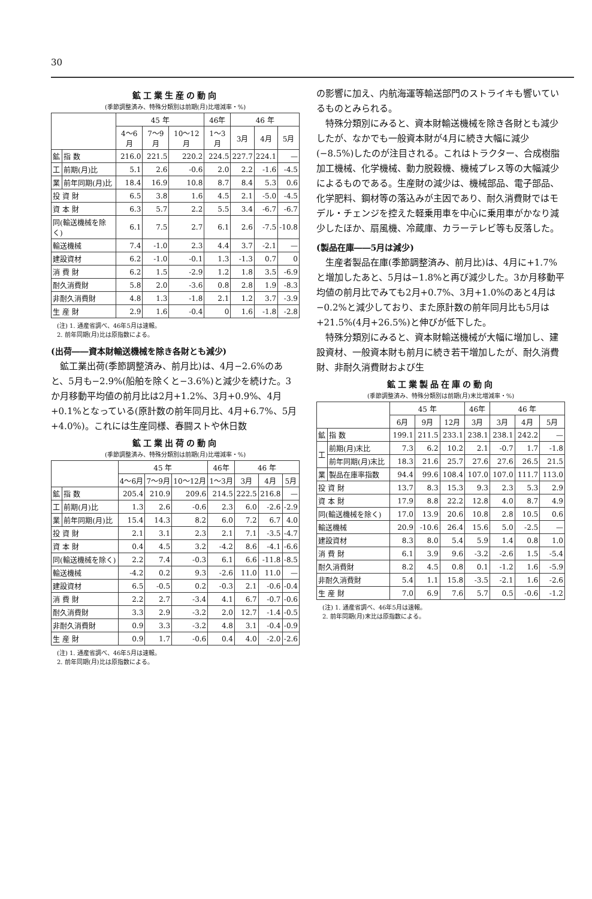30
鉱工業生産の動向
(季節調整済み、特殊分類別は前期(月)比増減率・%)
| | | 45 年 | | | 46年 | 46 年 | | |
| --- | --- | --- | --- | --- | --- | --- | --- | --- |
| | | 4〜6月 | 7〜9月 | 10〜12月 | 1〜3月 | 3月 | 4月 | 5月 |
| 鉱 | 指 数 | 216.0 | 221.5 | 220.2 | 224.5 | 227.7 | 224.1 | — |
| 工 | 前期(月)比 | 5.1 | 2.6 | -0.6 | 2.0 | 2.2 | -1.6 | -4.5 |
| 業 | 前年同期(月)比 | 18.4 | 16.9 | 10.8 | 8.7 | 8.4 | 5.3 | 0.6 |
| 投 資 財 | | 6.5 | 3.8 | 1.6 | 4.5 | 2.1 | -5.0 | -4.5 |
| 資 本 財 | | 6.3 | 5.7 | 2.2 | 5.5 | 3.4 | -6.7 | -6.7 |
| 同(輸送機械を除く) | | 6.1 | 7.5 | 2.7 | 6.1 | 2.6 | -7.5 | -10.8 |
| 輸送機械 | | 7.4 | -1.0 | 2.3 | 4.4 | 3.7 | -2.1 | — |
| 建設資材 | | 6.2 | -1.0 | -0.1 | 1.3 | -1.3 | 0.7 | 0 |
| 消 費 財 | | 6.2 | 1.5 | -2.9 | 1.2 | 1.8 | 3.5 | -6.9 |
| 耐久消費財 | | 5.8 | 2.0 | -3.6 | 0.8 | 2.8 | 1.9 | -8.3 |
| 非耐久消費財 | | 4.8 | 1.3 | -1.8 | 2.1 | 1.2 | 3.7 | -3.9 |
| 生 産 財 | | 2.9 | 1.6 | -0.4 | 0 | 1.6 | -1.8 | -2.8 |
(注) 1. 通産省調べ、46年5月は速報。
2. 前年同期(月)比は原指数による。
(出荷――資本財輸送機械を除き各財とも減少)
鉱工業出荷(季節調整済み、前月比)は、4月−2.6%のあと、5月も−2.9%(船舶を除くと−3.6%)と減少を続けた。3か月移動平均値の前月比は2月+1.2%、3月+0.9%、4月+0.1%となっている(原計数の前年同月比、4月+6.7%、5月+4.0%)。これには生産同様、春闘ストや休日数
鉱工業出荷の動向
(季節調整済み、特殊分類別は前期(月)比増減率・%)
| | | 45 年 | | | 46年 | 46 年 | | |
| --- | --- | --- | --- | --- | --- | --- | --- | --- |
| | | 4〜6月 | 7〜9月 | 10〜12月 | 1〜3月 | 3月 | 4月 | 5月 |
| 鉱 | 指 数 | 205.4 | 210.9 | 209.6 | 214.5 | 222.5 | 216.8 | — |
| 工 | 前期(月)比 | 1.3 | 2.6 | -0.6 | 2.3 | 6.0 | -2.6 | -2.9 |
| 業 | 前年同期(月)比 | 15.4 | 14.3 | 8.2 | 6.0 | 7.2 | 6.7 | 4.0 |
| 投 資 財 | | 2.1 | 3.1 | 2.3 | 2.1 | 7.1 | -3.5 | -4.7 |
| 資 本 財 | | 0.4 | 4.5 | 3.2 | -4.2 | 8.6 | -4.1 | -6.6 |
| 同(輸送機械を除く) | | 2.2 | 7.4 | -0.3 | 6.1 | 6.6 | -11.8 | -8.5 |
| 輸送機械 | | -4.2 | 0.2 | 9.3 | -2.6 | 11.0 | 11.0 | — |
| 建設資材 | | 6.5 | -0.5 | 0.2 | -0.3 | 2.1 | -0.6 | -0.4 |
| 消 費 財 | | 2.2 | 2.7 | -3.4 | 4.1 | 6.7 | -0.7 | -0.6 |
| 耐久消費財 | | 3.3 | 2.9 | -3.2 | 2.0 | 12.7 | -1.4 | -0.5 |
| 非耐久消費財 | | 0.9 | 3.3 | -3.2 | 4.8 | 3.1 | -0.4 | -0.9 |
| 生 産 財 | | 0.9 | 1.7 | -0.6 | 0.4 | 4.0 | -2.0 | -2.6 |
(注) 1. 通産省調べ、46年5月は速報。
2. 前年同期(月)比は原指数による。
の影響に加え、内航海運等輸送部門のストライキも響いているものとみられる。
特殊分類別にみると、資本財輸送機械を除き各財とも減少したが、なかでも一般資本財が4月に続き大幅に減少(−8.5%)したのが注目される。これはトラクター、合成樹脂加工機械、化学機械、動力脱穀機、機械プレス等の大幅減少によるものである。生産財の減少は、機械部品、電子部品、化学肥料、鋼材等の落込みが主因であり、耐久消費財ではモデル・チェンジを控えた軽乗用車を中心に乗用車がかなり減少したほか、扇風機、冷蔵庫、カラーテレビ等も反落した。
(製品在庫――5月は減少)
生産者製品在庫(季節調整済み、前月比)は、4月に+1.7%と増加したあと、5月は−1.8%と再び減少した。3か月移動平均値の前月比でみても2月+0.7%、3月+1.0%のあと4月は−0.2%と減少しており、また原計数の前年同月比も5月は+21.5%(4月+26.5%)と伸びが低下した。
特殊分類別にみると、資本財輸送機械が大幅に増加し、建設資材、一般資本財も前月に続き若干増加したが、耐久消費財、非耐久消費財および生
鉱工業製品在庫の動向
(季節調整済み、特殊分類別は前期(月)末比増減率・%)
| | | 45 年 | | | 46年 | 46 年 | | |
| --- | --- | --- | --- | --- | --- | --- | --- | --- |
| | | 6月 | 9月 | 12月 | 3月 | 3月 | 4月 | 5月 |
| 鉱 | 指 数 | 199.1 | 211.5 | 233.1 | 238.1 | 238.1 | 242.2 | — |
| 工 | 前期(月)末比 | 7.3 | 6.2 | 10.2 | 2.1 | -0.7 | 1.7 | -1.8 |
| | 前年同期(月)末比 | 18.3 | 21.6 | 25.7 | 27.6 | 27.6 | 26.5 | 21.5 |
| 業 | 製品在庫率指数 | 94.4 | 99.6 | 108.4 | 107.0 | 107.0 | 111.7 | 113.0 |
| 投 資 財 | | 13.7 | 8.3 | 15.3 | 9.3 | 2.3 | 5.3 | 2.9 |
| 資 本 財 | | 17.9 | 8.8 | 22.2 | 12.8 | 4.0 | 8.7 | 4.9 |
| 同(輸送機械を除く) | | 17.0 | 13.9 | 20.6 | 10.8 | 2.8 | 10.5 | 0.6 |
| 輸送機械 | | 20.9 | -10.6 | 26.4 | 15.6 | 5.0 | -2.5 | — |
| 建設資材 | | 8.3 | 8.0 | 5.4 | 5.9 | 1.4 | 0.8 | 1.0 |
| 消 費 財 | | 6.1 | 3.9 | 9.6 | -3.2 | -2.6 | 1.5 | -5.4 |
| 耐久消費財 | | 8.2 | 4.5 | 0.8 | 0.1 | -1.2 | 1.6 | -5.9 |
| 非耐久消費財 | | 5.4 | 1.1 | 15.8 | -3.5 | -2.1 | 1.6 | -2.6 |
| 生 産 財 | | 7.0 | 6.9 | 7.6 | 5.7 | 0.5 | -0.6 | -1.2 |
(注) 1. 通産省調べ、46年5月は速報。
2. 前年同期(月)末比は原指数による。